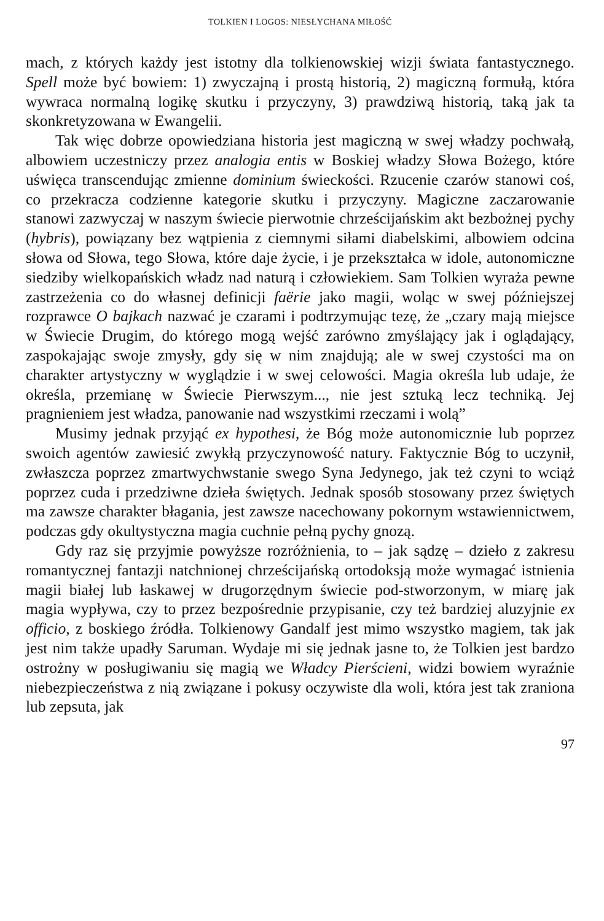TOLKIEN I LOGOS: NIESŁYCHANA MIŁOŚĆ
mach, z których każdy jest istotny dla tolkienowskiej wizji świata fantastycznego. Spell może być bowiem: 1) zwyczajną i prostą historią, 2) magiczną formułą, która wywraca normalną logikę skutku i przyczyny, 3) prawdziwą historią, taką jak ta skonkretyzowana w Ewangelii.
Tak więc dobrze opowiedziana historia jest magiczną w swej władzy pochwałą, albowiem uczestniczy przez analogia entis w Boskiej władzy Słowa Bożego, które uświęca transcendując zmienne dominium świeckości. Rzucenie czarów stanowi coś, co przekracza codzienne kategorie skutku i przyczyny. Magiczne zaczarowanie stanowi zazwyczaj w naszym świecie pierwotnie chrześcijańskim akt bezbożnej pychy (hybris), powiązany bez wątpienia z ciemnymi siłami diabelskimi, albowiem odcina słowa od Słowa, tego Słowa, które daje życie, i je przekształca w idole, autonomiczne siedziby wielkopańskich władz nad naturą i człowiekiem. Sam Tolkien wyraża pewne zastrzeżenia co do własnej definicji faërie jako magii, woląc w swej późniejszej rozprawce O bajkach nazwać je czarami i podtrzymując tezę, że „czary mają miejsce w Świecie Drugim, do którego mogą wejść zarówno zmyślający jak i oglądający, zaspokajając swoje zmysły, gdy się w nim znajdują; ale w swej czystości ma on charakter artystyczny w wyglądzie i w swej celowości. Magia określa lub udaje, że określa, przemianę w Świecie Pierwszym..., nie jest sztuką lecz techniką. Jej pragnieniem jest władza, panowanie nad wszystkimi rzeczami i wolą”
Musimy jednak przyjąć ex hypothesi, że Bóg może autonomicznie lub poprzez swoich agentów zawiesić zwykłą przyczynowość natury. Faktycznie Bóg to uczynił, zwłaszcza poprzez zmartwychwstanie swego Syna Jedynego, jak też czyni to wciąż poprzez cuda i przedziwne dzieła świętych. Jednak sposób stosowany przez świętych ma zawsze charakter błagania, jest zawsze nacechowany pokornym wstawiennictwem, podczas gdy okultystyczna magia cuchnie pełną pychy gnozą.
Gdy raz się przyjmie powyższe rozróżnienia, to – jak sądzę – dzieło z zakresu romantycznej fantazji natchnionej chrześcijańską ortodoksją może wymagać istnienia magii białej lub łaskawej w drugorzędnym świecie pod-stworzonym, w miarę jak magia wypływa, czy to przez bezpośrednie przypisanie, czy też bardziej aluzyjnie ex officio, z boskiego źródła. Tolkienowy Gandalf jest mimo wszystko magiem, tak jak jest nim także upadły Saruman. Wydaje mi się jednak jasne to, że Tolkien jest bardzo ostrożny w posługiwaniu się magią we Władcy Pierścieni, widzi bowiem wyraźnie niebezpieczeństwa z nią związane i pokusy oczywiste dla woli, która jest tak zraniona lub zepsuta, jak
97